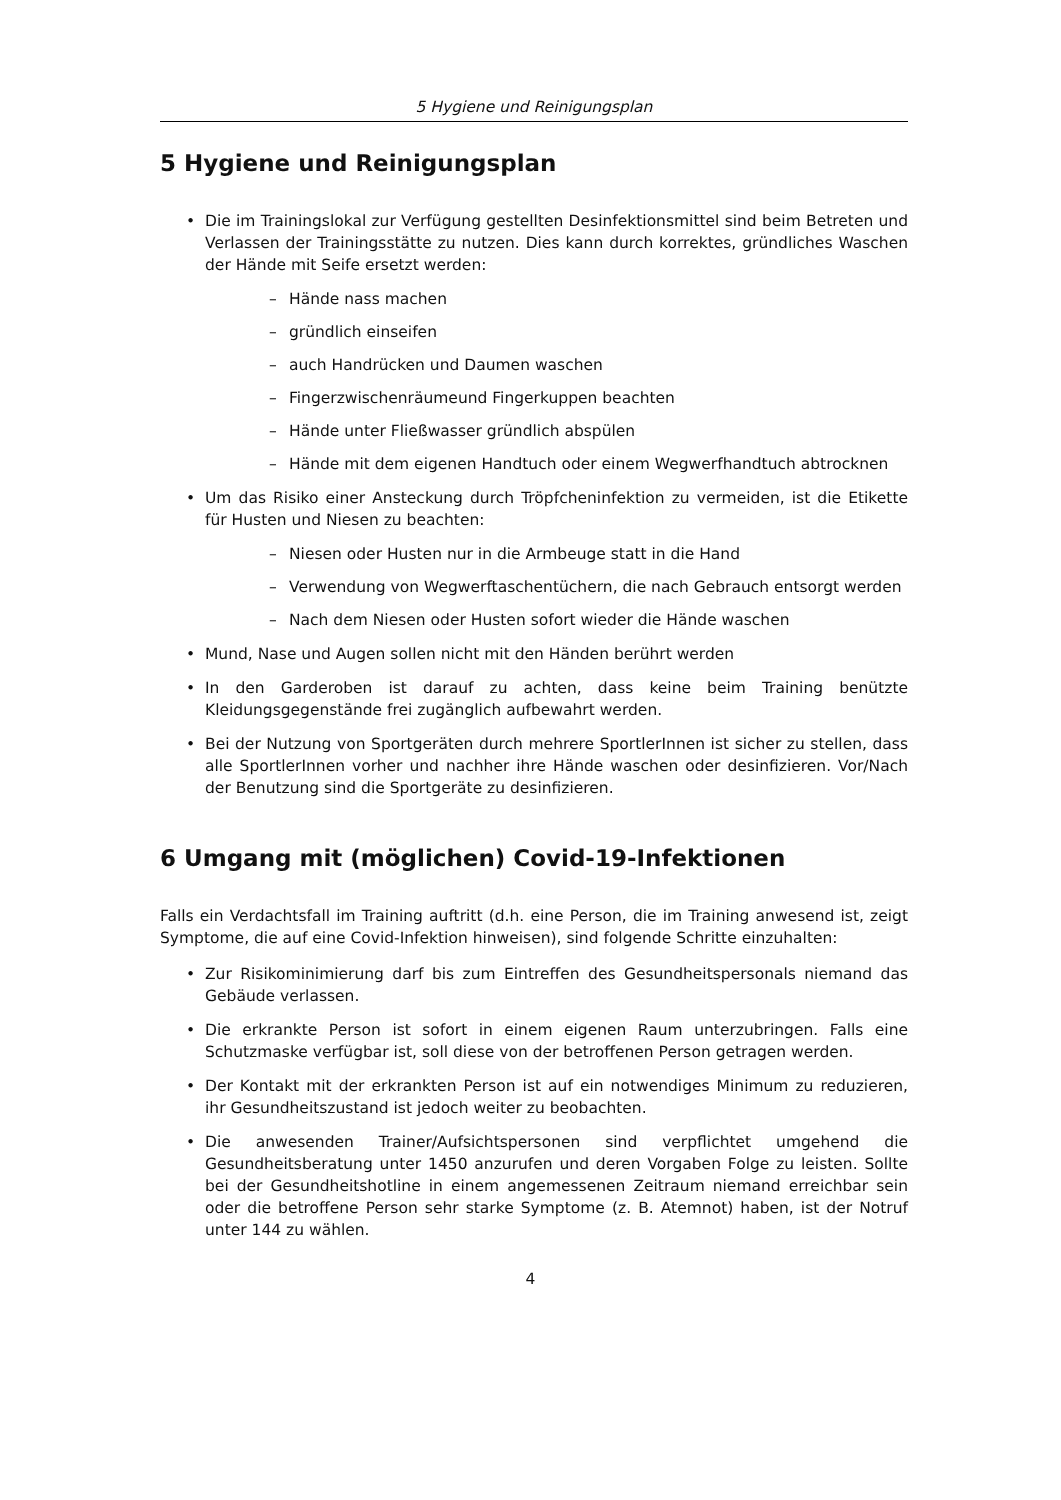5 Hygiene und Reinigungsplan
5 Hygiene und Reinigungsplan
• Die im Trainingslokal zur Verfügung gestellten Desinfektionsmittel sind beim Betreten und Verlassen der Trainingsstätte zu nutzen. Dies kann durch korrektes, gründliches Waschen der Hände mit Seife ersetzt werden:
– Hände nass machen
– gründlich einseifen
– auch Handrücken und Daumen waschen
– Fingerzwischenräumeund Fingerkuppen beachten
– Hände unter Fließwasser gründlich abspülen
– Hände mit dem eigenen Handtuch oder einem Wegwerfhandtuch abtrocknen
• Um das Risiko einer Ansteckung durch Tröpfcheninfektion zu vermeiden, ist die Etikette für Husten und Niesen zu beachten:
– Niesen oder Husten nur in die Armbeuge statt in die Hand
– Verwendung von Wegwerftaschentüchern, die nach Gebrauch entsorgt werden
– Nach dem Niesen oder Husten sofort wieder die Hände waschen
• Mund, Nase und Augen sollen nicht mit den Händen berührt werden
• In den Garderoben ist darauf zu achten, dass keine beim Training benützte Kleidungsgegenstände frei zugänglich aufbewahrt werden.
• Bei der Nutzung von Sportgeräten durch mehrere SportlerInnen ist sicher zu stellen, dass alle SportlerInnen vorher und nachher ihre Hände waschen oder desinfizieren. Vor/Nach der Benutzung sind die Sportgeräte zu desinfizieren.
6 Umgang mit (möglichen) Covid-19-Infektionen
Falls ein Verdachtsfall im Training auftritt (d.h. eine Person, die im Training anwesend ist, zeigt Symptome, die auf eine Covid-Infektion hinweisen), sind folgende Schritte einzuhalten:
• Zur Risikominimierung darf bis zum Eintreffen des Gesundheitspersonals niemand das Gebäude verlassen.
• Die erkrankte Person ist sofort in einem eigenen Raum unterzubringen. Falls eine Schutzmaske verfügbar ist, soll diese von der betroffenen Person getragen werden.
• Der Kontakt mit der erkrankten Person ist auf ein notwendiges Minimum zu reduzieren, ihr Gesundheitszustand ist jedoch weiter zu beobachten.
• Die anwesenden Trainer/Aufsichtspersonen sind verpflichtet umgehend die Gesundheitsberatung unter 1450 anzurufen und deren Vorgaben Folge zu leisten. Sollte bei der Gesundheitshotline in einem angemessenen Zeitraum niemand erreichbar sein oder die betroffene Person sehr starke Symptome (z. B. Atemnot) haben, ist der Notruf unter 144 zu wählen.
4